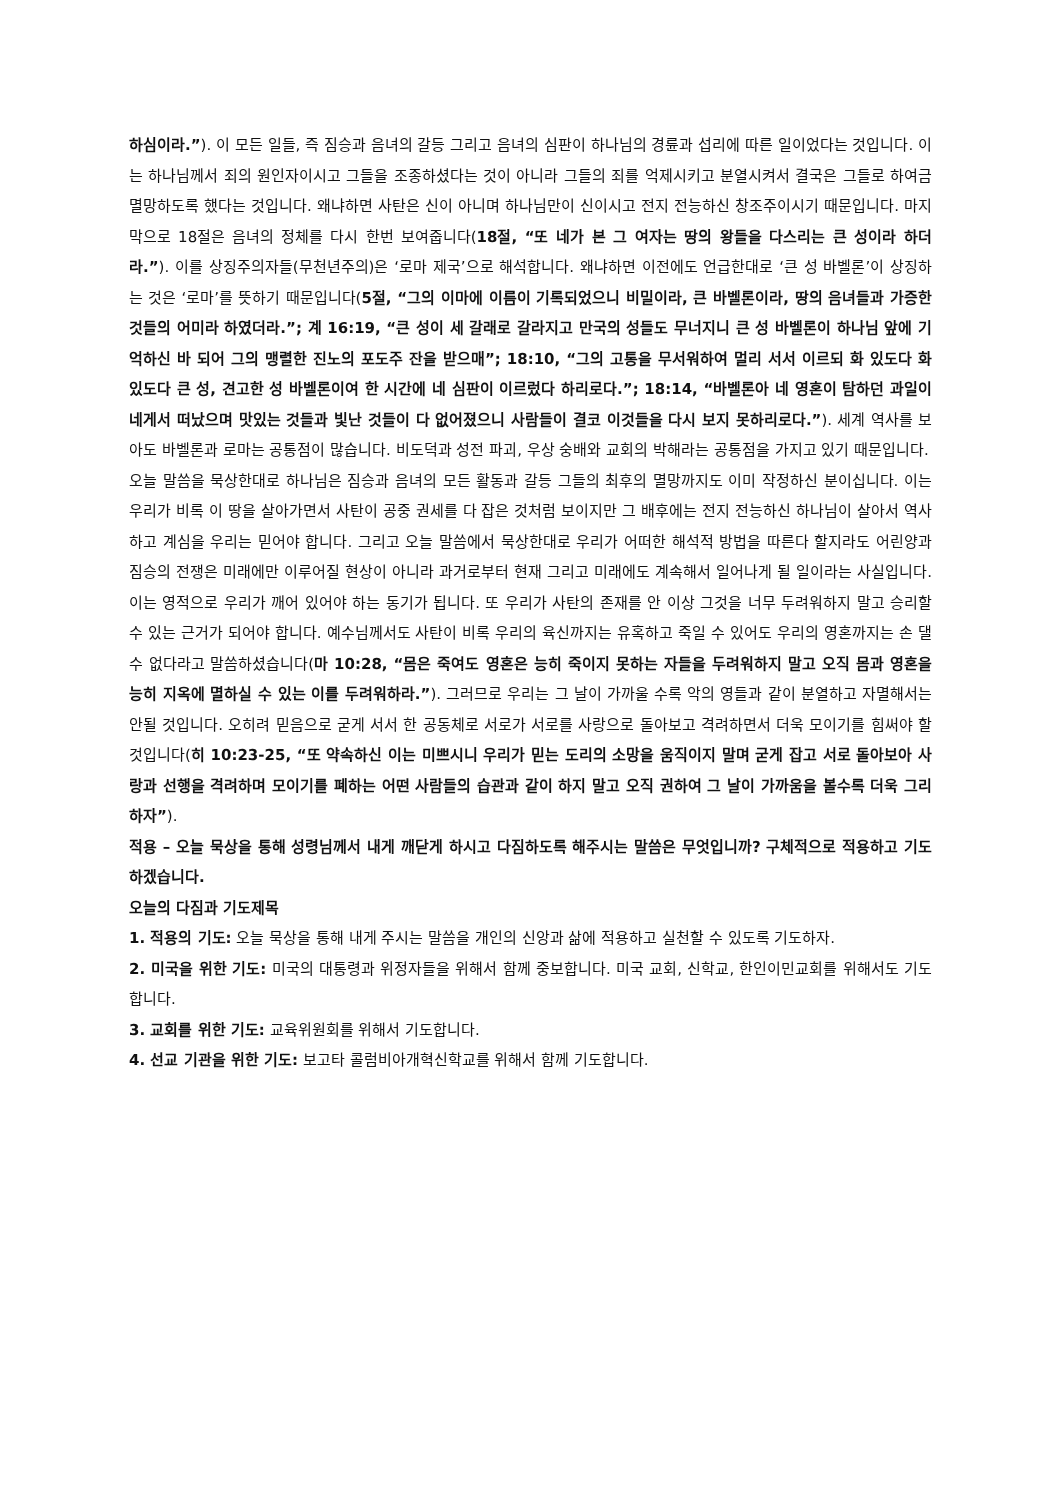하심이라.”). 이 모든 일들, 즉 짐승과 음녀의 갈등 그리고 음녀의 심판이 하나님의 경륜과 섭리에 따른 일이었다는 것입니다. 이는 하나님께서 죄의 원인자이시고 그들을 조종하셨다는 것이 아니라 그들의 죄를 억제시키고 분열시켜서 결국은 그들로 하여금 멸망하도록 했다는 것입니다. 왜냐하면 사탄은 신이 아니며 하나님만이 신이시고 전지 전능하신 창조주이시기 때문입니다. 마지막으로 18절은 음녀의 정체를 다시 한번 보여줍니다(18절, “또 네가 본 그 여자는 땅의 왕들을 다스리는 큰 성이라 하더라.”). 이를 상징주의자들(무천년주의)은 ‘로마 제국’으로 해석합니다. 왜냐하면 이전에도 언급한대로 ‘큰 성 바벨론’이 상징하는 것은 ‘로마’를 뜻하기 때문입니다(5절, “그의 이마에 이름이 기록되었으니 비밀이라, 큰 바벨론이라, 땅의 음녀들과 가증한 것들의 어미라 하였더라.”; 계 16:19, “큰 성이 세 갈래로 갈라지고 만국의 성들도 무너지니 큰 성 바벨론이 하나님 앞에 기억하신 바 되어 그의 맹렬한 진노의 포도주 잔을 받으매”; 18:10, “그의 고통을 무서워하여 멀리 서서 이르되 화 있도다 화 있도다 큰 성, 견고한 성 바벨론이여 한 시간에 네 심판이 이르렀다 하리로다.”; 18:14, “바벨론아 네 영혼이 탐하던 과일이 네게서 떠났으며 맛있는 것들과 빛난 것들이 다 없어졌으니 사람들이 결코 이것들을 다시 보지 못하리로다.”). 세계 역사를 보아도 바벨론과 로마는 공통점이 많습니다. 비도덕과 성전 파괴, 우상 숭배와 교회의 박해라는 공통점을 가지고 있기 때문입니다.
오늘 말씀을 묵상한대로 하나님은 짐승과 음녀의 모든 활동과 갈등 그들의 최후의 멸망까지도 이미 작정하신 분이십니다. 이는 우리가 비록 이 땅을 살아가면서 사탄이 공중 권세를 다 잡은 것처럼 보이지만 그 배후에는 전지 전능하신 하나님이 살아서 역사하고 계심을 우리는 믿어야 합니다. 그리고 오늘 말씀에서 묵상한대로 우리가 어떠한 해석적 방법을 따른다 할지라도 어린양과 짐승의 전쟁은 미래에만 이루어질 현상이 아니라 과거로부터 현재 그리고 미래에도 계속해서 일어나게 될 일이라는 사실입니다. 이는 영적으로 우리가 깨어 있어야 하는 동기가 됩니다. 또 우리가 사탄의 존재를 안 이상 그것을 너무 두려워하지 말고 승리할 수 있는 근거가 되어야 합니다. 예수님께서도 사탄이 비록 우리의 육신까지는 유혹하고 죽일 수 있어도 우리의 영혼까지는 손 댈 수 없다라고 말씀하셨습니다(마 10:28, “몸은 죽여도 영혼은 능히 죽이지 못하는 자들을 두려워하지 말고 오직 몸과 영혼을 능히 지옥에 멸하실 수 있는 이를 두려워하라.”). 그러므로 우리는 그 날이 가까울 수록 악의 영들과 같이 분열하고 자멸해서는 안될 것입니다. 오히려 믿음으로 굳게 서서 한 공동체로 서로가 서로를 사랑으로 돌아보고 격려하면서 더욱 모이기를 힘써야 할 것입니다(히 10:23-25, “또 약속하신 이는 미쁘시니 우리가 믿는 도리의 소망을 움직이지 말며 굳게 잡고 서로 돌아보아 사랑과 선행을 격려하며 모이기를 폐하는 어떤 사람들의 습관과 같이 하지 말고 오직 권하여 그 날이 가까움을 볼수록 더욱 그리하자”).
적용 – 오늘 묵상을 통해 성령님께서 내게 깨닫게 하시고 다짐하도록 해주시는 말씀은 무엇입니까? 구체적으로 적용하고 기도하겠습니다.
오늘의 다짐과 기도제목
1. 적용의 기도: 오늘 묵상을 통해 내게 주시는 말씀을 개인의 신앙과 삶에 적용하고 실천할 수 있도록 기도하자.
2. 미국을 위한 기도: 미국의 대통령과 위정자들을 위해서 함께 중보합니다. 미국 교회, 신학교, 한인이민교회를 위해서도 기도합니다.
3. 교회를 위한 기도: 교육위원회를 위해서 기도합니다.
4. 선교 기관을 위한 기도: 보고타 콜럼비아개혁신학교를 위해서 함께 기도합니다.